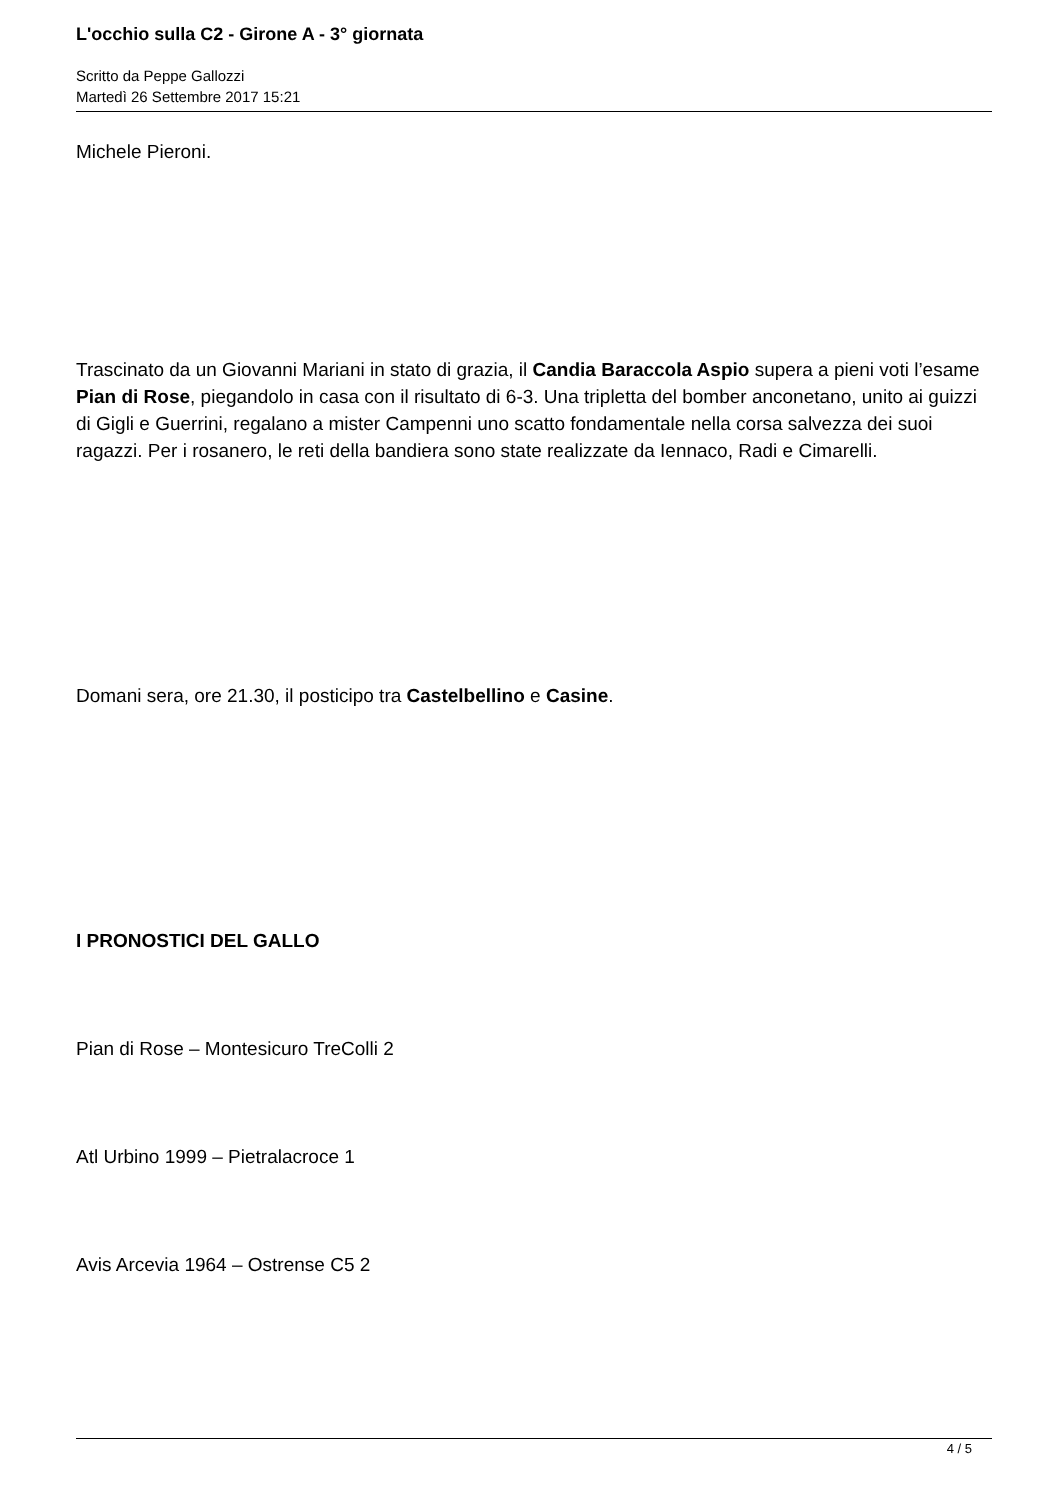L'occhio sulla C2 - Girone A - 3° giornata
Scritto da Peppe Gallozzi
Martedì 26 Settembre 2017 15:21
Michele Pieroni.
Trascinato da un Giovanni Mariani in stato di grazia, il Candia Baraccola Aspio supera a pieni voti l’esame Pian di Rose, piegandolo in casa con il risultato di 6-3. Una tripletta del bomber anconetano, unito ai guizzi di Gigli e Guerrini, regalano a mister Campenni uno scatto fondamentale nella corsa salvezza dei suoi ragazzi. Per i rosanero, le reti della bandiera sono state realizzate da Iennaco, Radi e Cimarelli.
Domani sera, ore 21.30, il posticipo tra Castelbellino e Casine.
I PRONOSTICI DEL GALLO
Pian di Rose – Montesicuro TreColli 2
Atl Urbino 1999 – Pietralacroce 1
Avis Arcevia 1964 – Ostrense C5 2
4 / 5